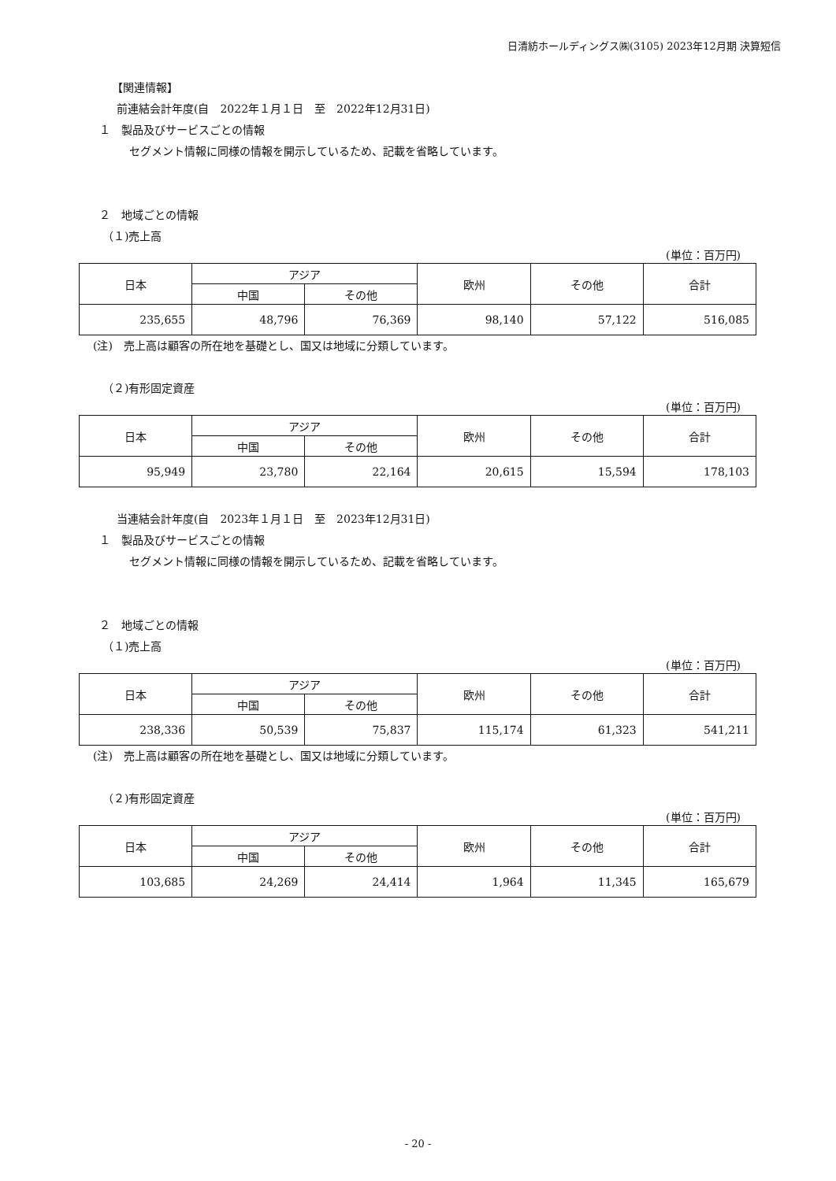日清紡ホールディングス㈱(3105) 2023年12月期 決算短信
【関連情報】
前連結会計年度(自　2022年１月１日　至　2022年12月31日)
１　製品及びサービスごとの情報
セグメント情報に同様の情報を開示しているため、記載を省略しています。
２　地域ごとの情報
（１)売上高
(単位：百万円)
| 日本 | アジア | | 欧州 | その他 | 合計 |
| --- | --- | --- | --- | --- | --- |
| | 中国 | その他 | | | |
| 235,655 | 48,796 | 76,369 | 98,140 | 57,122 | 516,085 |
(注)　売上高は顧客の所在地を基礎とし、国又は地域に分類しています。
（２)有形固定資産
(単位：百万円)
| 日本 | アジア | | 欧州 | その他 | 合計 |
| --- | --- | --- | --- | --- | --- |
| | 中国 | その他 | | | |
| 95,949 | 23,780 | 22,164 | 20,615 | 15,594 | 178,103 |
当連結会計年度(自　2023年１月１日　至　2023年12月31日)
１　製品及びサービスごとの情報
セグメント情報に同様の情報を開示しているため、記載を省略しています。
２　地域ごとの情報
（１)売上高
(単位：百万円)
| 日本 | アジア | | 欧州 | その他 | 合計 |
| --- | --- | --- | --- | --- | --- |
| | 中国 | その他 | | | |
| 238,336 | 50,539 | 75,837 | 115,174 | 61,323 | 541,211 |
(注)　売上高は顧客の所在地を基礎とし、国又は地域に分類しています。
（２)有形固定資産
(単位：百万円)
| 日本 | アジア | | 欧州 | その他 | 合計 |
| --- | --- | --- | --- | --- | --- |
| | 中国 | その他 | | | |
| 103,685 | 24,269 | 24,414 | 1,964 | 11,345 | 165,679 |
- 20 -